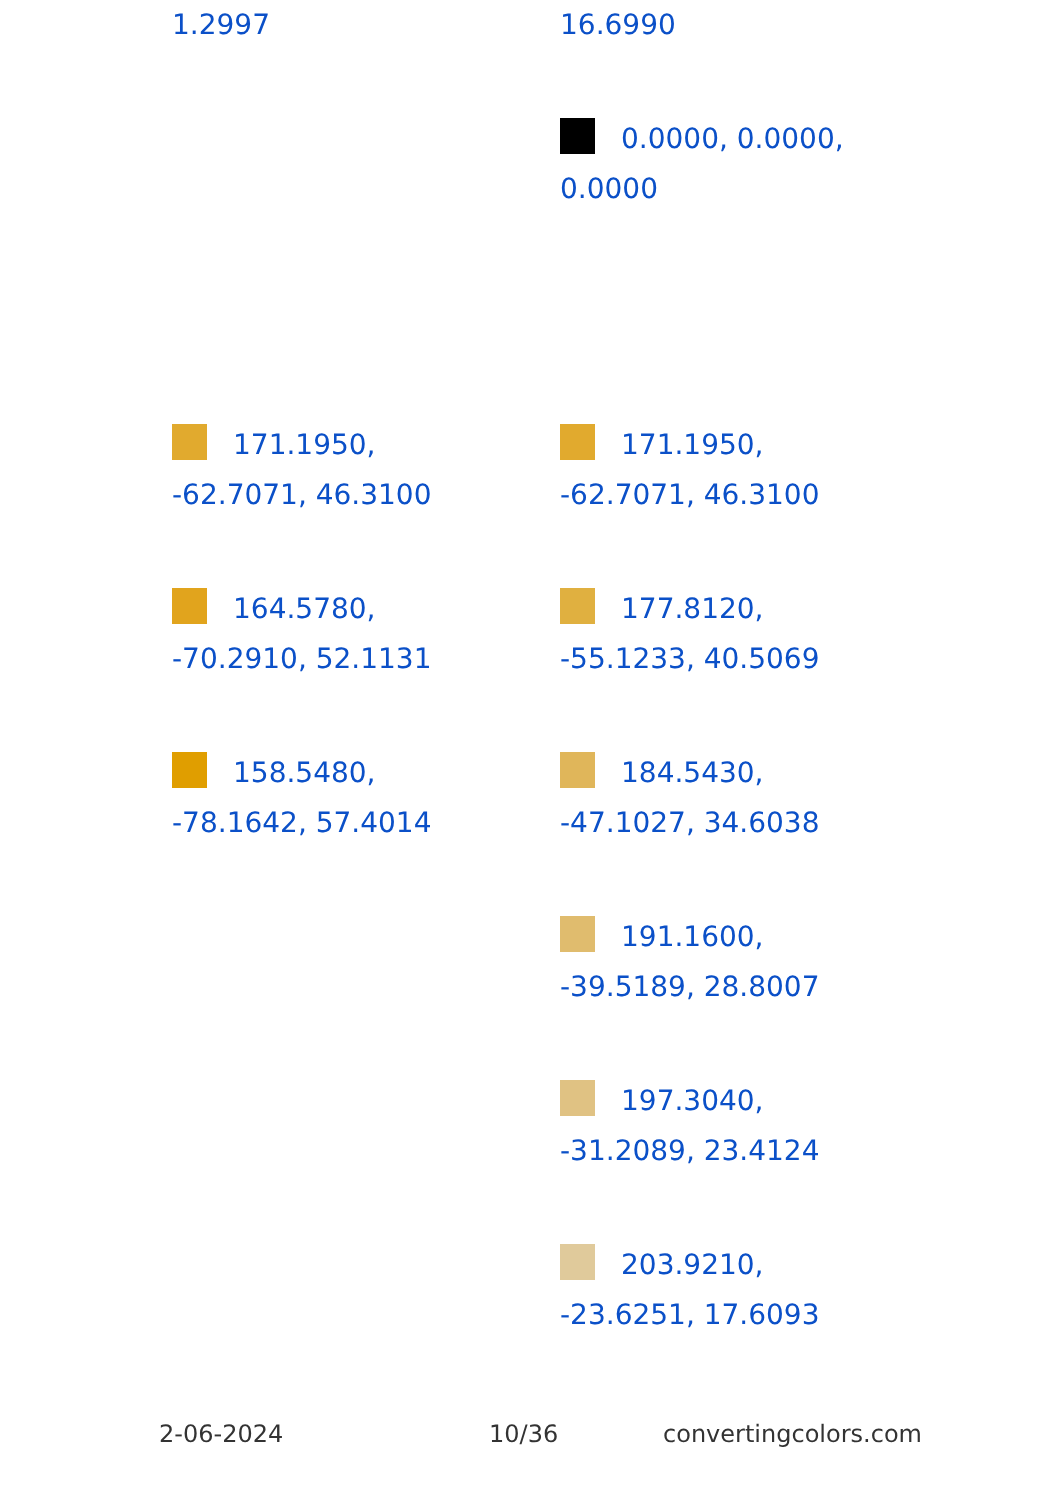1.2997 16.6990
0.0000, 0.0000, 0.0000
171.1950, -62.7071, 46.3100
171.1950, -62.7071, 46.3100
164.5780, -70.2910, 52.1131
177.8120, -55.1233, 40.5069
158.5480, -78.1642, 57.4014
184.5430, -47.1027, 34.6038
191.1600, -39.5189, 28.8007
197.3040, -31.2089, 23.4124
203.9210, -23.6251, 17.6093
2-06-2024 10/36 convertingcolors.com